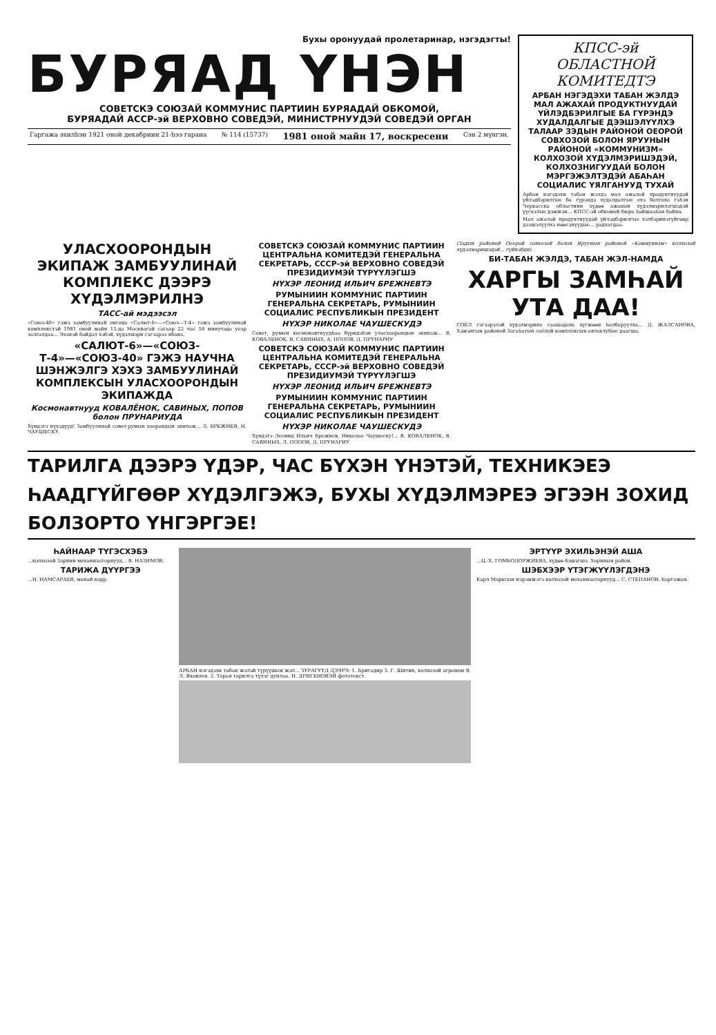Бухы оронуудай пролетаринар, нэгэдэгты!
БУРЯАД ҮНЭН
СОВЕТСКЭ СОЮЗАЙ КОММУНИС ПАРТИИН БУРЯАДАЙ ОБКОМОЙ,
БУРЯАДАЙ АССР-эй ВЕРХОВНО СОВЕДЭЙ, МИНИСТРНУУДЭЙ СОВЕДЭЙ ОРГАН
Гаргажа эхилһэн 1921 оной декабриин 21-һээ гарана № 114 (15737) 1981 оной майн 17, воскресени Сэн 2 мүнгэн.
КПСС-эй ОБЛАСТНОЙ КОМИТЕДТЭ
АРБАН НЭГЭДЭХИ ТАБАН ЖЭЛДЭ МАЛ АЖАХАЙ ПРОДУКТНУУДАЙ ҮЙЛЭДБЭРИЛГЫЕ БА ГҮРЭНДЭ ХУДАЛДАЛГЫЕ ДЭЭШЭЛҮҮЛХЭ ТАЛААР ЗЭДЫН РАЙОНОЙ ОЕОРОЙ СОВХОЗОЙ БОЛОН ЯРУУНЫН РАЙОНОЙ «КОММУНИЗМ» КОЛХОЗОЙ ХҮДЭЛМЭРИШЭДЭЙ, КОЛХОЗНИГУУДАЙ БОЛОН МЭРГЭЖЭЛТЭДЭЙ АБАҺАН СОЦИАЛИС ҮЯЛГАНУУД ТУХАЙ
Арбан нэгэдэхи табан жэлдэ мал ажалай продуктнуудай үйлэдбэрилгые ба гүрэндэ худалдалгые ехэ болгохо гэһэн Черкасска областиин хүдөө ажахын хүдэлмэрилэгшэдэй үүсхэлые дэмжэн... КПСС-эй обкомой бюро һайшааһан байна.
Мал ажалай продуктнуудай үйлэдбэрилгые хэлбэрииэгүйгөөр дээшэлүүлхэ нөөсэнүүдые... радхагдаа.
УЛАСХООРОНДЫН ЭКИПАЖ ЗАМБУУЛИНАЙ КОМПЛЕКС ДЭЭРЭ ХҮДЭЛМЭРИЛНЭ
ТАСС-ай мэдээсэл
«Союз-40» гэжэ замбуулинай онгоцо «Салют-6»—«Союз—Т-4» гэжэ замбуулинай комплекстэй 1981 оной майн 15-да Москвагай сагаар 22 час 50 минутада уеэр залгалдаа... Эхэнэй байдал хэбэй, хүдэлмэри сэгээрээ ябана.
«САЛЮТ-6»—«СОЮЗ-Т-4»—«СОЮЗ-40» ГЭЖЭ НАУЧНА ШЭНЖЭЛГЭ ХЭХЭ ЗАМБУУЛИНАЙ КОМПЛЕКСЫН УЛАСХООРОНДЫН ЭКИПАЖДА
Космонавтнууд КОВАЛЁНОК, САВИНЫХ, ПОПОВ болон ПРУНАРИУДА
Хүндэтэ нүхэдүүд! Замбуулинай совет-румын хоорондын экипаж... Л. БРЕЖНЕВ, Н. ЧАУШЕСКУ.
СОВЕТСКЭ СОЮЗАЙ КОММУНИС ПАРТИИН ЦЕНТРАЛЬНА КОМИТЕДЭЙ ГЕНЕРАЛЬНА СЕКРЕТАРЬ, СССР-эй ВЕРХОВНО СОВЕДЭЙ ПРЕЗИДИУМЭЙ ТҮРҮҮЛЭГШЭ
НҮХЭР ЛЕОНИД ИЛЬИЧ БРЕЖНЕВТЭ
РУМЫНИИН КОММУНИС ПАРТИИН ГЕНЕРАЛЬНА СЕКРЕТАРЬ, РУМЫНИИН СОЦИАЛИС РЕСПУБЛИКЫН ПРЕЗИДЕНТ
НҮХЭР НИКОЛАЕ ЧАУШЕСКУДЭ
Совет, румын космонавтнуудһаа бүридэһэн уласхоорондын экипаж... В. КОВАЛЕНОК, В. САВИНЫХ, А. ПОПОВ, Д. ПРУНАРИУ
СОВЕТСКЭ СОЮЗАЙ КОММУНИС ПАРТИИН ЦЕНТРАЛЬНА КОМИТЕДЭЙ ГЕНЕРАЛЬНА СЕКРЕТАРЬ, СССР-эй ВЕРХОВНО СОВЕДЭЙ ПРЕЗИДИУМЭЙ ТҮРҮҮЛЭГШЭ
НҮХЭР ЛЕОНИД ИЛЬИЧ БРЕЖНЕВТЭ
РУМЫНИИН КОММУНИС ПАРТИИН ГЕНЕРАЛЬНА СЕКРЕТАРЬ, РУМЫНИИН СОЦИАЛИС РЕСПУБЛИКЫН ПРЕЗИДЕНТ
НҮХЭР НИКОЛАЕ ЧАУШЕСКУДЭ
Хүндэтэ Леонид Ильич Брежнев, Николае Чаушеску!... В. КОВАЛЕНОК, В. САВИНЫХ, Л. ПОПОВ, Д. ПРУНАРИУ
(Зэдын районой Оеорой совхозой болон Яруунын районой «Коммунизм» колхозой хүдэлмэришэдэй... гүйнэбди).
БИ-ТАБАН ЖЭЛДЭ, ТАБАН ЖЭЛ-НАМДА
ХАРГЫ ЗАМҺАЙ УТА ДАА!
СОЁЛ гэгээрэлэй хүдэлмэрине саашадань хүгжөөн һалбаруулха... Д. ЖАЛСАНОВА, Хэжэнгын районой Загаһатын соёлой комплексын автоклубые даагша.
ТАРИЛГА ДЭЭРЭ ҮДЭР, ЧАС БҮХЭН ҮНЭТЭЙ, ТЕХНИКЭЕЭ ҺААДГҮЙГӨӨР ХҮДЭЛГЭЖЭ, БУХЫ ХҮДЭЛМЭРЕЭ ЭГЭЭН ЗОХИД БОЛЗОРТО ҮНГЭРГЭЕ!
ҺАЙНААР ТҮГЭСХЭБЭ
...колхозой Зарнин механизаторнууд... В. НАЗИМОВ.
ТАРИЖА ДҮҮРГЭЭ
...Н. НАМСАРАЕВ, манай корр.
АРБАН нэгэдэхи табан жэлэй түрүүшын жэл... ЗУРАГУУД ДЭЭРЭ: 1. Бригадир З. Г. Шитин, колхозой агроном В. Л. Яковлев. 2. Тарая тарилга түлэг дунлаа. Н. ДРИГЕНОВЭЙ фототекст.
ЭРТҮҮР ЭХИЛЬЭНЭЙ АША
...Ц.-Х. ГОМБОДОРЖИЕВА, хүдөө бэшэгшэ. Хоринын район.
ШЭБХЭЭР ҮТЭГЖҮҮЛЭГДЭНЭ
Карл Марксын нэрэмжэтэ колхозой механизаторнууд... С. СТЕПАНОВ. Баргажан.